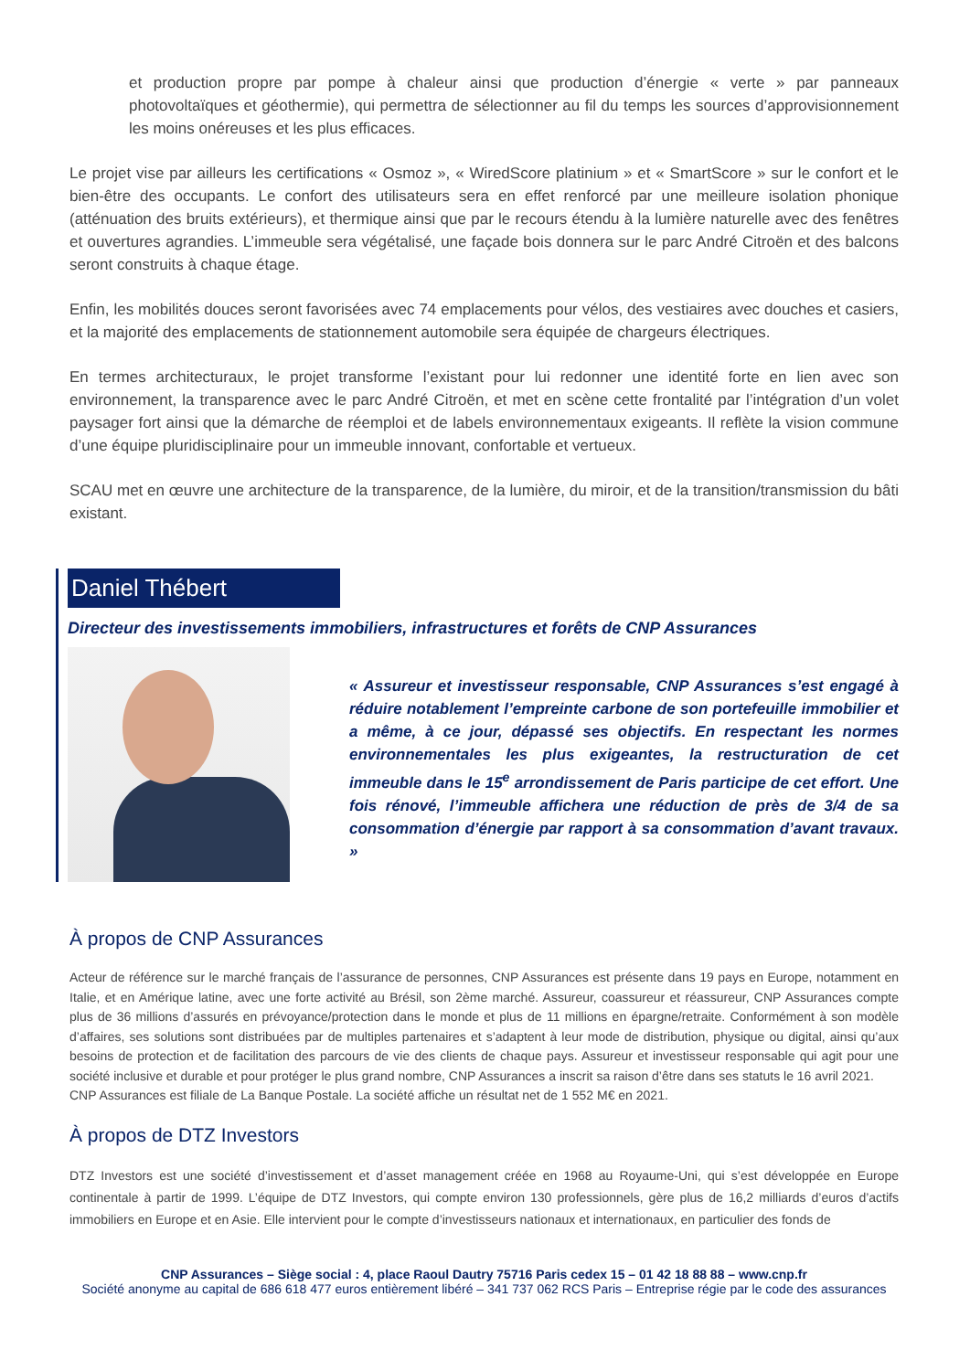et production propre par pompe à chaleur ainsi que production d’énergie « verte » par panneaux photovoltaïques et géothermie), qui permettra de sélectionner au fil du temps les sources d’approvisionnement les moins onéreuses et les plus efficaces.
Le projet vise par ailleurs les certifications « Osmoz », « WiredScore platinium » et « SmartScore » sur le confort et le bien-être des occupants. Le confort des utilisateurs sera en effet renforcé par une meilleure isolation phonique (atténuation des bruits extérieurs), et thermique ainsi que par le recours étendu à la lumière naturelle avec des fenêtres et ouvertures agrandies. L’immeuble sera végétalisé, une façade bois donnera sur le parc André Citroën et des balcons seront construits à chaque étage.
Enfin, les mobilités douces seront favorisées avec 74 emplacements pour vélos, des vestiaires avec douches et casiers, et la majorité des emplacements de stationnement automobile sera équipée de chargeurs électriques.
En termes architecturaux, le projet transforme l’existant pour lui redonner une identité forte en lien avec son environnement, la transparence avec le parc André Citroën, et met en scène cette frontalité par l’intégration d’un volet paysager fort ainsi que la démarche de réemploi et de labels environnementaux exigeants. Il reflète la vision commune d’une équipe pluridisciplinaire pour un immeuble innovant, confortable et vertueux.
SCAU met en œuvre une architecture de la transparence, de la lumière, du miroir, et de la transition/transmission du bâti existant.
Daniel Thébert
Directeur des investissements immobiliers, infrastructures et forêts de CNP Assurances
« Assureur et investisseur responsable, CNP Assurances s’est engagé à réduire notablement l’empreinte carbone de son portefeuille immobilier et a même, à ce jour, dépassé ses objectifs. En respectant les normes environnementales les plus exigeantes, la restructuration de cet immeuble dans le 15<sup>e</sup> arrondissement de Paris participe de cet effort. Une fois rénové, l’immeuble affichera une réduction de près de 3/4 de sa consommation d’énergie par rapport à sa consommation d’avant travaux. »
À propos de CNP Assurances
Acteur de référence sur le marché français de l’assurance de personnes, CNP Assurances est présente dans 19 pays en Europe, notamment en Italie, et en Amérique latine, avec une forte activité au Brésil, son 2ème marché. Assureur, coassureur et réassureur, CNP Assurances compte plus de 36 millions d’assurés en prévoyance/protection dans le monde et plus de 11 millions en épargne/retraite. Conformément à son modèle d’affaires, ses solutions sont distribuées par de multiples partenaires et s’adaptent à leur mode de distribution, physique ou digital, ainsi qu’aux besoins de protection et de facilitation des parcours de vie des clients de chaque pays. Assureur et investisseur responsable qui agit pour une société inclusive et durable et pour protéger le plus grand nombre, CNP Assurances a inscrit sa raison d’être dans ses statuts le 16 avril 2021.
CNP Assurances est filiale de La Banque Postale. La société affiche un résultat net de 1 552 M€ en 2021.
À propos de DTZ Investors
DTZ Investors est une société d’investissement et d’asset management créée en 1968 au Royaume-Uni, qui s’est développée en Europe continentale à partir de 1999. L’équipe de DTZ Investors, qui compte environ 130 professionnels, gère plus de 16,2 milliards d’euros d’actifs immobiliers en Europe et en Asie. Elle intervient pour le compte d’investisseurs nationaux et internationaux, en particulier des fonds de
CNP Assurances – Siège social : 4, place Raoul Dautry 75716 Paris cedex 15 – 01 42 18 88 88 – www.cnp.fr
Société anonyme au capital de 686 618 477 euros entièrement libéré – 341 737 062 RCS Paris – Entreprise régie par le code des assurances